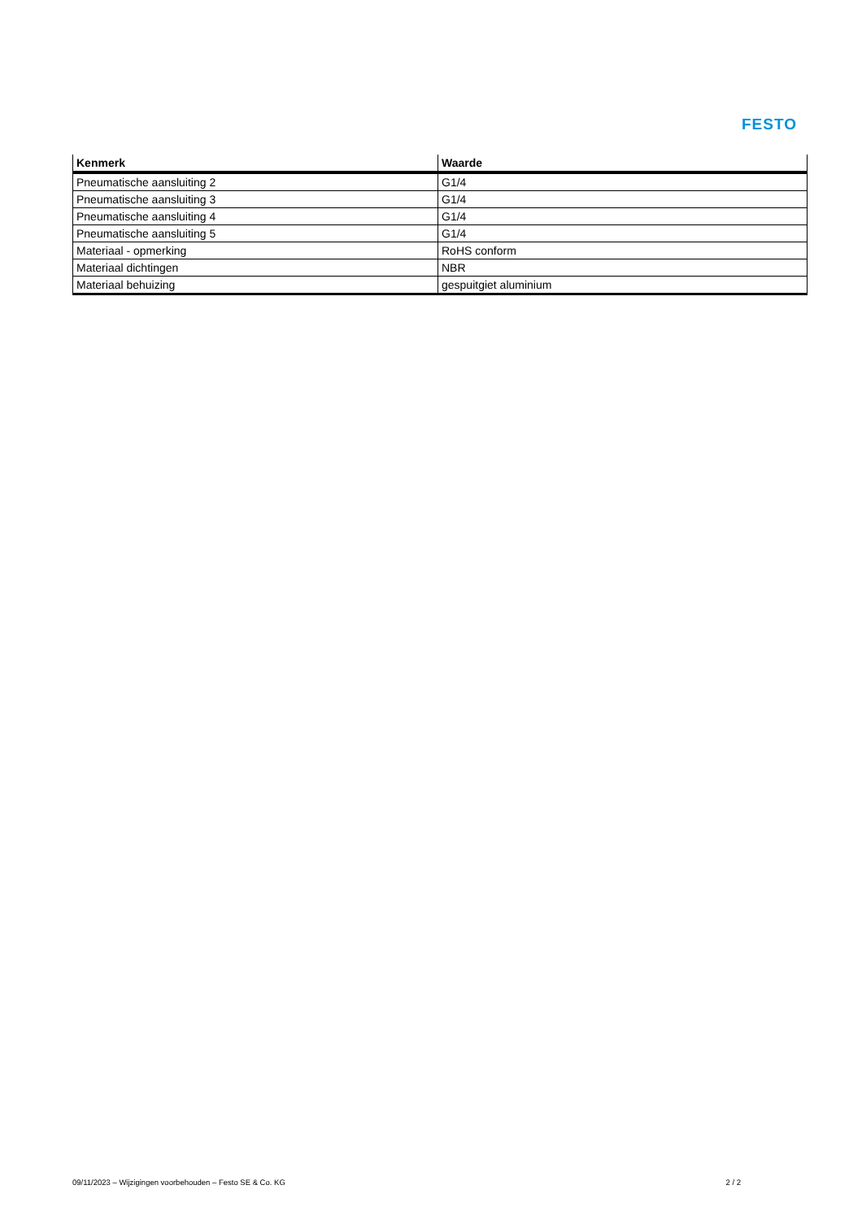FESTO
| Kenmerk | Waarde |
| --- | --- |
| Pneumatische aansluiting 2 | G1/4 |
| Pneumatische aansluiting 3 | G1/4 |
| Pneumatische aansluiting 4 | G1/4 |
| Pneumatische aansluiting 5 | G1/4 |
| Materiaal - opmerking | RoHS conform |
| Materiaal dichtingen | NBR |
| Materiaal behuizing | gespuitgiet aluminium |
09/11/2023 – Wijzigingen voorbehouden – Festo SE & Co. KG 2 / 2